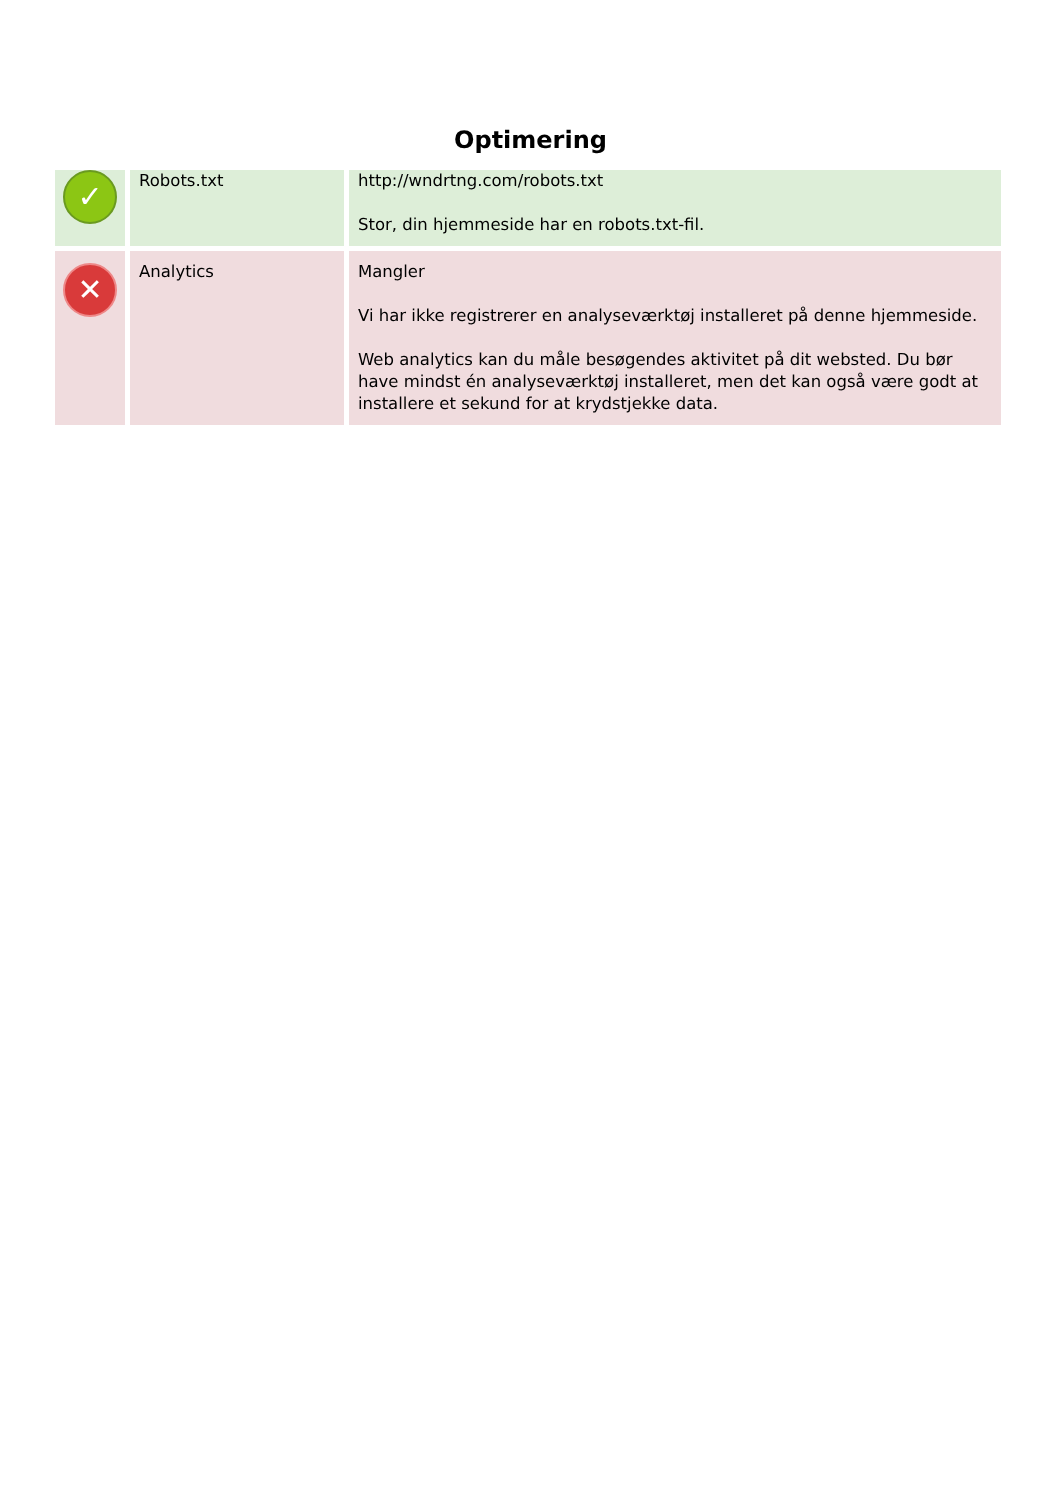Optimering
| ✓ | Robots.txt | http://wndrtng.com/robots.txt Stor, din hjemmeside har en robots.txt-fil. |
| ✕ | Analytics | Mangler Vi har ikke registrerer en analyseværktøj installeret på denne hjemmeside. Web analytics kan du måle besøgendes aktivitet på dit websted. Du bør have mindst én analyseværktøj installeret, men det kan også være godt at installere et sekund for at krydstjekke data. |